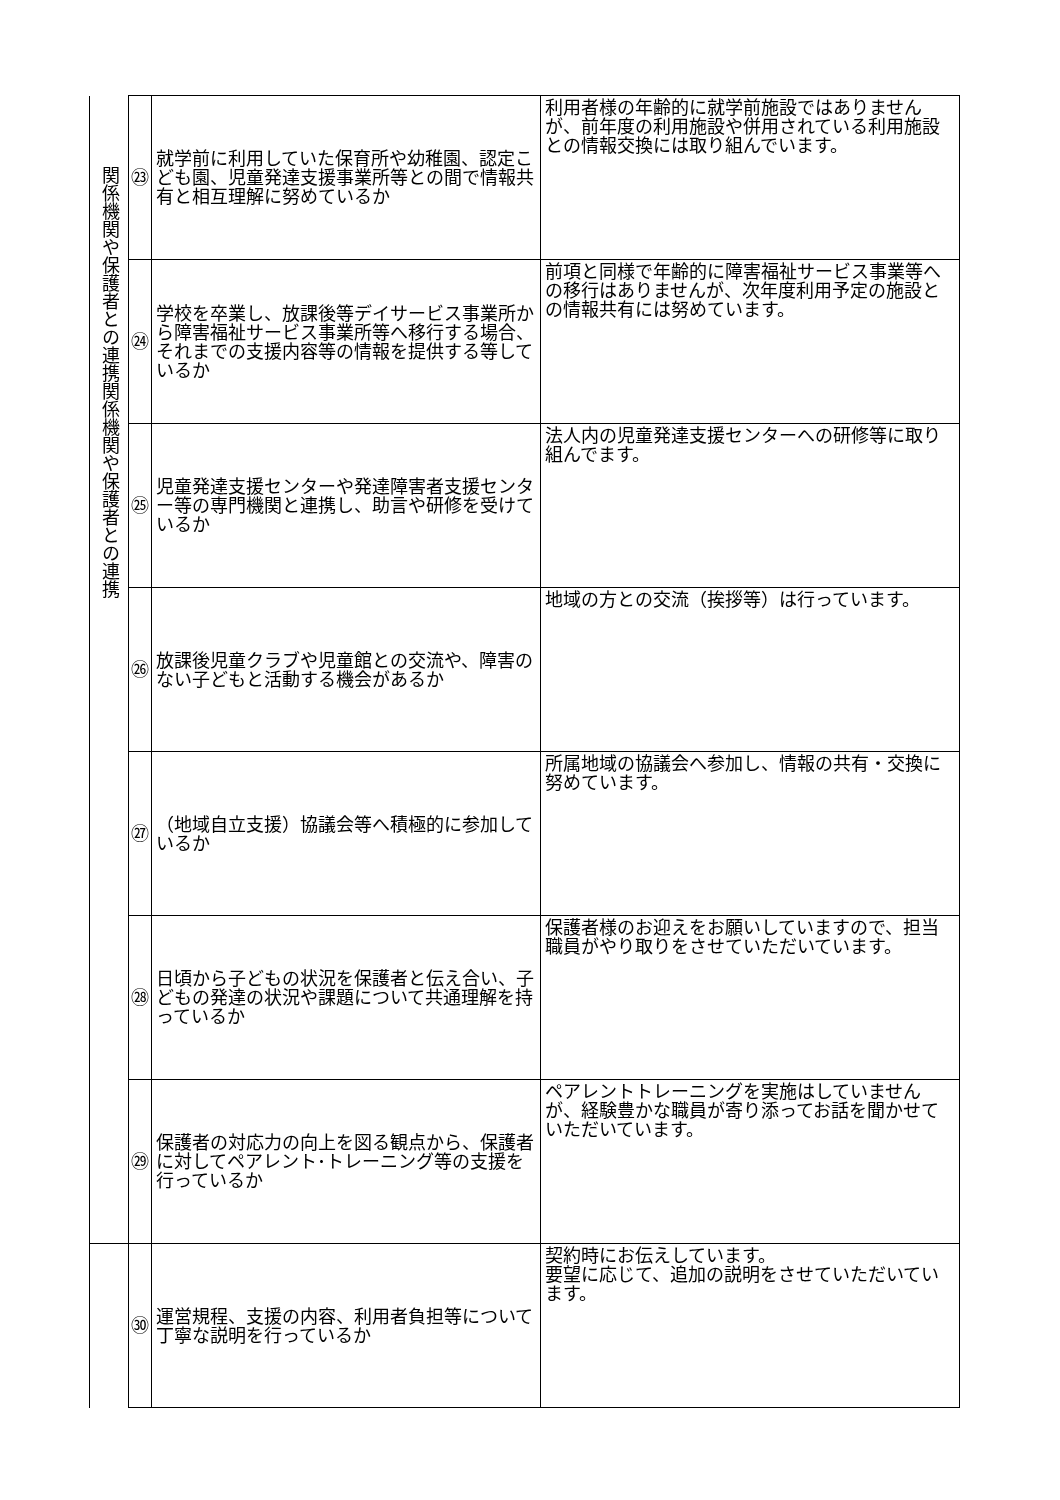| 関係機関や保護者との連携関係機関や保護者との連携 | ㉓ | 就学前に利用していた保育所や幼稚園、認定こども園、児童発達支援事業所等との間で情報共有と相互理解に努めているか | 利用者様の年齢的に就学前施設ではありませんが、前年度の利用施設や併用されている利用施設との情報交換には取り組んでいます。 |
| | ㉔ | 学校を卒業し、放課後等デイサービス事業所から障害福祉サービス事業所等へ移行する場合、それまでの支援内容等の情報を提供する等しているか | 前項と同様で年齢的に障害福祉サービス事業等への移行はありませんが、次年度利用予定の施設との情報共有には努めています。 |
| | ㉕ | 児童発達支援センターや発達障害者支援センター等の専門機関と連携し、助言や研修を受けているか | 法人内の児童発達支援センターへの研修等に取り組んでます。 |
| | ㉖ | 放課後児童クラブや児童館との交流や、障害のない子どもと活動する機会があるか | 地域の方との交流（挨拶等）は行っています。 |
| | ㉗ | （地域自立支援）協議会等へ積極的に参加しているか | 所属地域の協議会へ参加し、情報の共有・交換に努めています。 |
| | ㉘ | 日頃から子どもの状況を保護者と伝え合い、子どもの発達の状況や課題について共通理解を持っているか | 保護者様のお迎えをお願いしていますので、担当職員がやり取りをさせていただいています。 |
| | ㉙ | 保護者の対応力の向上を図る観点から、保護者に対してペアレント･トレーニング等の支援を行っているか | ペアレントトレーニングを実施はしていませんが、経験豊かな職員が寄り添ってお話を聞かせていただいています。 |
| | ㉚ | 運営規程、支援の内容、利用者負担等について丁寧な説明を行っているか | 契約時にお伝えしています。 要望に応じて、追加の説明をさせていただいています。 |